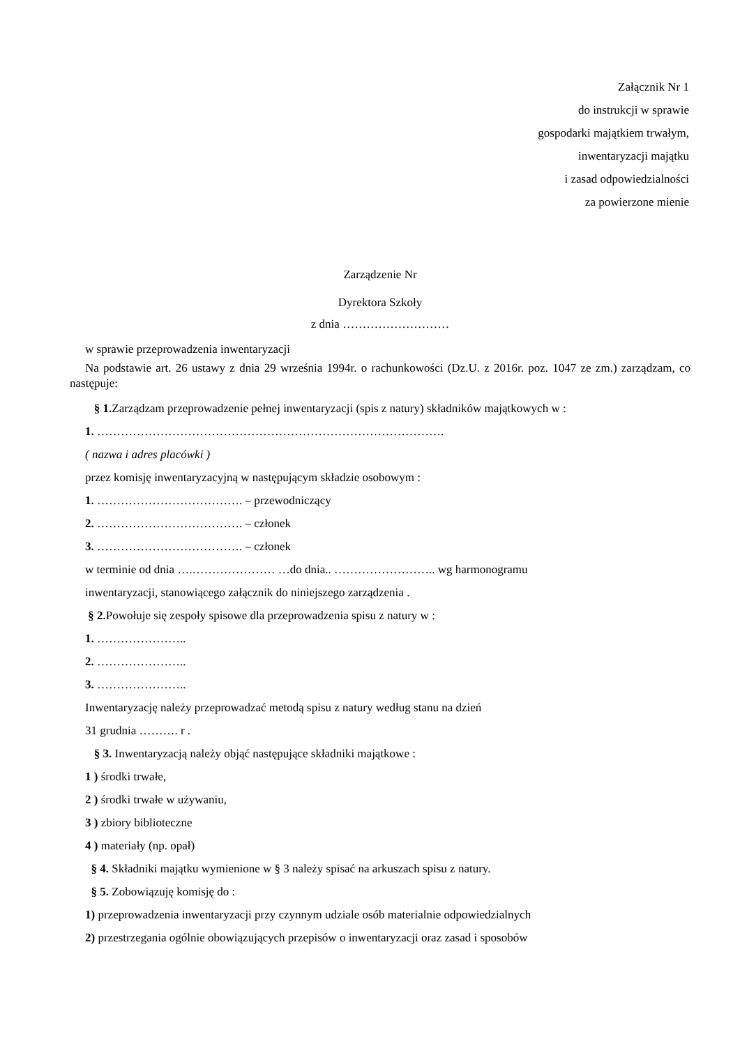Załącznik Nr 1
do instrukcji w sprawie
gospodarki majątkiem trwałym,
inwentaryzacji majątku
i zasad odpowiedzialności
za powierzone mienie
Zarządzenie Nr
Dyrektora Szkoły
z dnia ………………………
w sprawie przeprowadzenia inwentaryzacji
Na podstawie art. 26 ustawy z dnia 29 września 1994r. o rachunkowości (Dz.U. z 2016r. poz. 1047 ze zm.) zarządzam, co następuje:
§ 1. Zarządzam przeprowadzenie pełnej inwentaryzacji (spis z natury) składników majątkowych w :
1. …………………………………………………………………………….
( nazwa i adres placówki )
przez komisję inwentaryzacyjną w następującym składzie osobowym :
1. ………………………………. – przewodniczący
2. ………………………………. – członek
3. ………………………………. – członek
w terminie od dnia ….………………… …do dnia.. …………………….. wg harmonogramu
inwentaryzacji, stanowiącego załącznik do niniejszego zarządzenia .
§ 2. Powołuje się zespoły spisowe dla przeprowadzenia spisu z natury w :
1. …………………..
2. …………………..
3. …………………..
Inwentaryzację należy przeprowadzać metodą spisu z natury według stanu na dzień
31 grudnia ………. r .
§ 3. Inwentaryzacją należy objąć następujące składniki majątkowe :
1 ) środki trwałe,
2 ) środki trwałe w używaniu,
3 ) zbiory biblioteczne
4 ) materiały (np. opał)
§ 4. Składniki majątku wymienione w § 3 należy spisać na arkuszach spisu z natury.
§ 5. Zobowiązuję komisję do :
1) przeprowadzenia inwentaryzacji przy czynnym udziale osób materialnie odpowiedzialnych
2) przestrzegania ogólnie obowiązujących przepisów o inwentaryzacji oraz zasad i sposobów